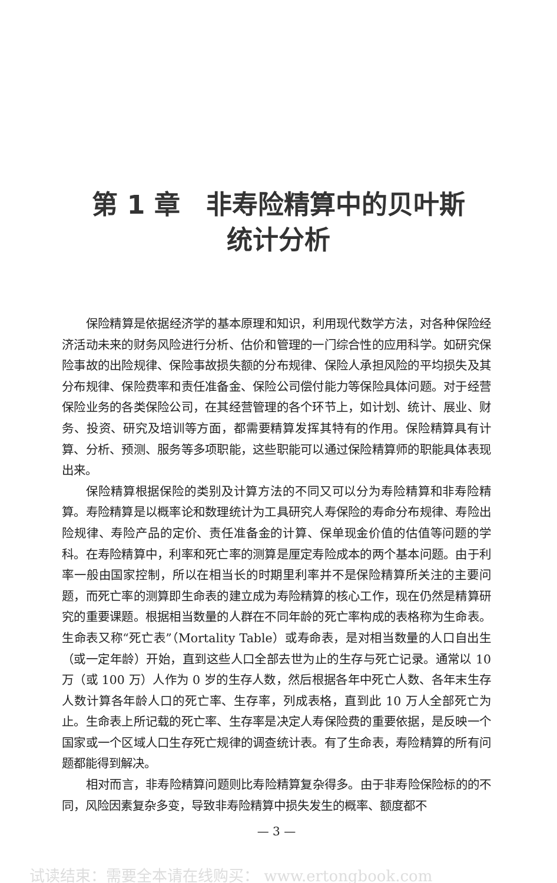第 1 章　非寿险精算中的贝叶斯
统计分析
保险精算是依据经济学的基本原理和知识，利用现代数学方法，对各种保险经济活动未来的财务风险进行分析、估价和管理的一门综合性的应用科学。如研究保险事故的出险规律、保险事故损失额的分布规律、保险人承担风险的平均损失及其分布规律、保险费率和责任准备金、保险公司偿付能力等保险具体问题。对于经营保险业务的各类保险公司，在其经营管理的各个环节上，如计划、统计、展业、财务、投资、研究及培训等方面，都需要精算发挥其特有的作用。保险精算具有计算、分析、预测、服务等多项职能，这些职能可以通过保险精算师的职能具体表现出来。
保险精算根据保险的类别及计算方法的不同又可以分为寿险精算和非寿险精算。寿险精算是以概率论和数理统计为工具研究人寿保险的寿命分布规律、寿险出险规律、寿险产品的定价、责任准备金的计算、保单现金价值的估值等问题的学科。在寿险精算中，利率和死亡率的测算是厘定寿险成本的两个基本问题。由于利率一般由国家控制，所以在相当长的时期里利率并不是保险精算所关注的主要问题，而死亡率的测算即生命表的建立成为寿险精算的核心工作，现在仍然是精算研究的重要课题。根据相当数量的人群在不同年龄的死亡率构成的表格称为生命表。生命表又称“死亡表”（Mortality Table）或寿命表，是对相当数量的人口自出生（或一定年龄）开始，直到这些人口全部去世为止的生存与死亡记录。通常以 10 万（或 100 万）人作为 0 岁的生存人数，然后根据各年中死亡人数、各年末生存人数计算各年龄人口的死亡率、生存率，列成表格，直到此 10 万人全部死亡为止。生命表上所记载的死亡率、生存率是决定人寿保险费的重要依据，是反映一个国家或一个区域人口生存死亡规律的调查统计表。有了生命表，寿险精算的所有问题都能得到解决。
相对而言，非寿险精算问题则比寿险精算复杂得多。由于非寿险保险标的的不同，风险因素复杂多变，导致非寿险精算中损失发生的概率、额度都不
— 3 —
试读结束：需要全本请在线购买： www.ertongbook.com